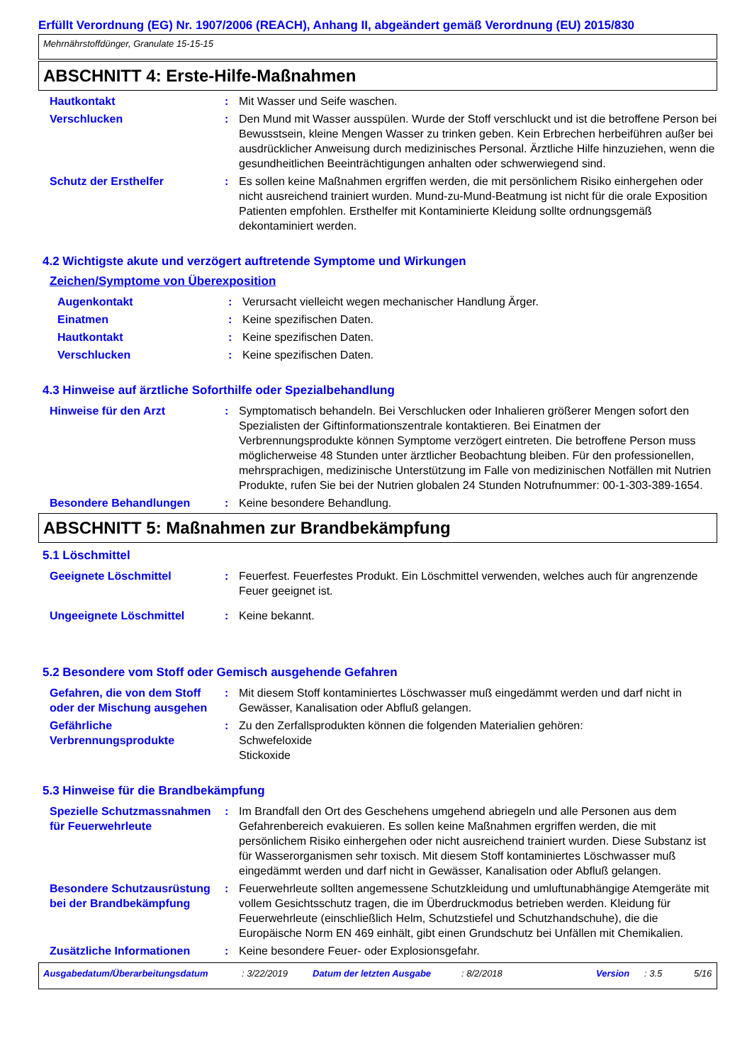Erfüllt Verordnung (EG) Nr. 1907/2006 (REACH), Anhang II, abgeändert gemäß Verordnung (EU) 2015/830
Mehrnährstoffdünger, Granulate 15-15-15
ABSCHNITT 4: Erste-Hilfe-Maßnahmen
Hautkontakt : Mit Wasser und Seife waschen.
Verschlucken : Den Mund mit Wasser ausspülen. Wurde der Stoff verschluckt und ist die betroffene Person bei Bewusstsein, kleine Mengen Wasser zu trinken geben. Kein Erbrechen herbeiführen außer bei ausdrücklicher Anweisung durch medizinisches Personal. Ärztliche Hilfe hinzuziehen, wenn die gesundheitlichen Beeinträchtigungen anhalten oder schwerwiegend sind.
Schutz der Ersthelfer : Es sollen keine Maßnahmen ergriffen werden, die mit persönlichem Risiko einhergehen oder nicht ausreichend trainiert wurden. Mund-zu-Mund-Beatmung ist nicht für die orale Exposition Patienten empfohlen. Ersthelfer mit Kontaminierte Kleidung sollte ordnungsgemäß dekontaminiert werden.
4.2 Wichtigste akute und verzögert auftretende Symptome und Wirkungen
Zeichen/Symptome von Überexposition
Augenkontakt : Verursacht vielleicht wegen mechanischer Handlung Ärger.
Einatmen : Keine spezifischen Daten.
Hautkontakt : Keine spezifischen Daten.
Verschlucken : Keine spezifischen Daten.
4.3 Hinweise auf ärztliche Soforthilfe oder Spezialbehandlung
Hinweise für den Arzt : Symptomatisch behandeln. Bei Verschlucken oder Inhalieren größerer Mengen sofort den Spezialisten der Giftinformationszentrale kontaktieren. Bei Einatmen der Verbrennungsprodukte können Symptome verzögert eintreten. Die betroffene Person muss möglicherweise 48 Stunden unter ärztlicher Beobachtung bleiben. Für den professionellen, mehrsprachigen, medizinische Unterstützung im Falle von medizinischen Notfällen mit Nutrien Produkte, rufen Sie bei der Nutrien globalen 24 Stunden Notrufnummer: 00-1-303-389-1654.
Besondere Behandlungen : Keine besondere Behandlung.
ABSCHNITT 5: Maßnahmen zur Brandbekämpfung
5.1 Löschmittel
Geeignete Löschmittel : Feuerfest. Feuerfestes Produkt. Ein Löschmittel verwenden, welches auch für angrenzende Feuer geeignet ist.
Ungeeignete Löschmittel : Keine bekannt.
5.2 Besondere vom Stoff oder Gemisch ausgehende Gefahren
Gefahren, die von dem Stoff oder der Mischung ausgehen
: Mit diesem Stoff kontaminiertes Löschwasser muß eingedämmt werden und darf nicht in Gewässer, Kanalisation oder Abfluß gelangen.
Gefährliche Verbrennungsprodukte
: Zu den Zerfallsprodukten können die folgenden Materialien gehören:
Schwefeloxide
Stickoxide
5.3 Hinweise für die Brandbekämpfung
Spezielle Schutzmassnahmen für Feuerwehrleute
: Im Brandfall den Ort des Geschehens umgehend abriegeln und alle Personen aus dem Gefahrenbereich evakuieren. Es sollen keine Maßnahmen ergriffen werden, die mit persönlichem Risiko einhergehen oder nicht ausreichend trainiert wurden. Diese Substanz ist für Wasserorganismen sehr toxisch. Mit diesem Stoff kontaminiertes Löschwasser muß eingedämmt werden und darf nicht in Gewässer, Kanalisation oder Abfluß gelangen.
Besondere Schutzausrüstung bei der Brandbekämpfung
: Feuerwehrleute sollten angemessene Schutzkleidung und umluftunabhängige Atemgeräte mit vollem Gesichtsschutz tragen, die im Überdruckmodus betrieben werden. Kleidung für Feuerwehrleute (einschließlich Helm, Schutzstiefel und Schutzhandschuhe), die die Europäische Norm EN 469 einhält, gibt einen Grundschutz bei Unfällen mit Chemikalien.
Zusätzliche Informationen : Keine besondere Feuer- oder Explosionsgefahr.
Ausgabedatum/Überarbeitungsdatum: 3/22/2019 Datum der letzten Ausgabe: 8/2/2018 Version: 3.5 5/16